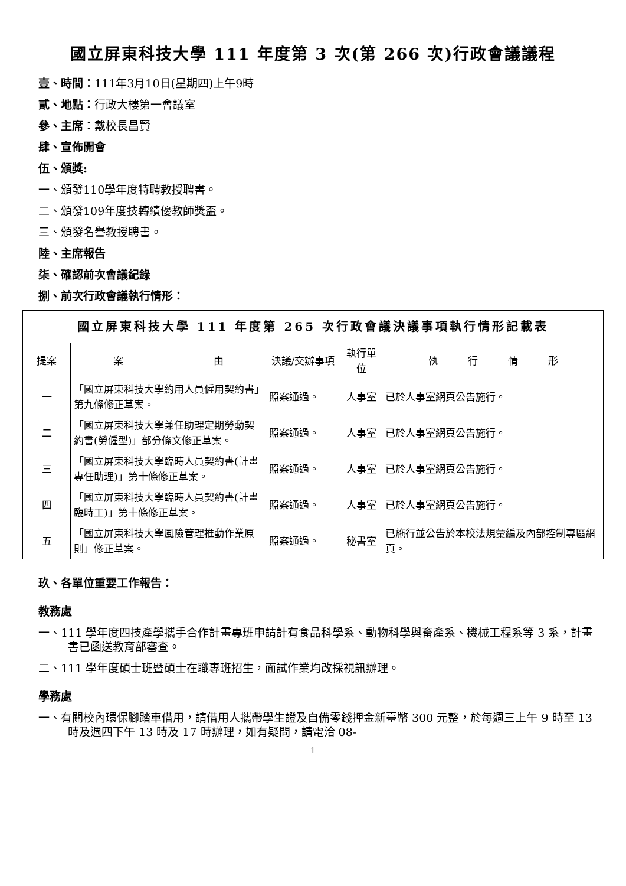國立屏東科技大學 111 年度第 3 次(第 266 次)行政會議議程
壹、時間：111年3月10日(星期四)上午9時
貳、地點：行政大樓第一會議室
參、主席：戴校長昌賢
肆、宣佈開會
伍、頒獎:
一、頒發110學年度特聘教授聘書。
二、頒發109年度技轉績優教師獎盃。
三、頒發名譽教授聘書。
陸、主席報告
柒、確認前次會議紀錄
捌、前次行政會議執行情形：
| 國立屏東科技大學 111 年度第 265 次行政會議決議事項執行情形記載表 | | | | |
| --- | --- | --- | --- | --- |
| 提案 | 案 由 | 決議/交辦事項 | 執行單位 | 執 行 情 形 |
| 一 | 「國立屏東科技大學約用人員僱用契約書」第九條修正草案。 | 照案通過。 | 人事室 | 已於人事室網頁公告施行。 |
| 二 | 「國立屏東科技大學兼任助理定期勞動契約書(勞僱型)」部分條文修正草案。 | 照案通過。 | 人事室 | 已於人事室網頁公告施行。 |
| 三 | 「國立屏東科技大學臨時人員契約書(計畫專任助理)」第十條修正草案。 | 照案通過。 | 人事室 | 已於人事室網頁公告施行。 |
| 四 | 「國立屏東科技大學臨時人員契約書(計畫臨時工)」第十條修正草案。 | 照案通過。 | 人事室 | 已於人事室網頁公告施行。 |
| 五 | 「國立屏東科技大學風險管理推動作業原則」修正草案。 | 照案通過。 | 秘書室 | 已施行並公告於本校法規彙編及內部控制專區網頁。 |
玖、各單位重要工作報告：
教務處
一、111 學年度四技產學攜手合作計畫專班申請計有食品科學系、動物科學與畜產系、機械工程系等 3 系，計畫書已函送教育部審查。
二、111 學年度碩士班暨碩士在職專班招生，面試作業均改採視訊辦理。
學務處
一、有關校內環保腳踏車借用，請借用人攜帶學生證及自備零錢押金新臺幣 300 元整，於每週三上午 9 時至 13 時及週四下午 13 時及 17 時辦理，如有疑問，請電洽 08-
1